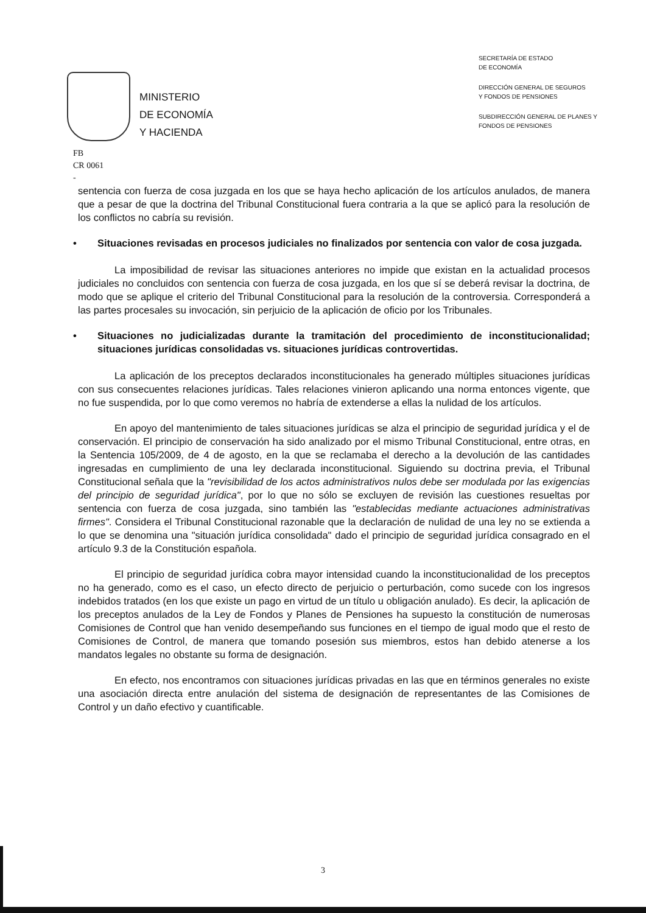MINISTERIO
DE ECONOMÍA
Y HACIENDA
SECRETARÍA DE ESTADO
DE ECONOMÍA
DIRECCIÓN GENERAL DE SEGUROS
Y FONDOS DE PENSIONES
SUBDIRECCIÓN GENERAL DE PLANES Y
FONDOS DE PENSIONES
FB
CR 0061
-
sentencia con fuerza de cosa juzgada en los que se haya hecho aplicación de los artículos anulados, de manera que a pesar de que la doctrina del Tribunal Constitucional fuera contraria a la que se aplicó para la resolución de los conflictos no cabría su revisión.
• Situaciones revisadas en procesos judiciales no finalizados por sentencia con valor de cosa juzgada.
La imposibilidad de revisar las situaciones anteriores no impide que existan en la actualidad procesos judiciales no concluidos con sentencia con fuerza de cosa juzgada, en los que sí se deberá revisar la doctrina, de modo que se aplique el criterio del Tribunal Constitucional para la resolución de la controversia. Corresponderá a las partes procesales su invocación, sin perjuicio de la aplicación de oficio por los Tribunales.
• Situaciones no judicializadas durante la tramitación del procedimiento de inconstitucionalidad; situaciones jurídicas consolidadas vs. situaciones jurídicas controvertidas.
La aplicación de los preceptos declarados inconstitucionales ha generado múltiples situaciones jurídicas con sus consecuentes relaciones jurídicas. Tales relaciones vinieron aplicando una norma entonces vigente, que no fue suspendida, por lo que como veremos no habría de extenderse a ellas la nulidad de los artículos.
En apoyo del mantenimiento de tales situaciones jurídicas se alza el principio de seguridad jurídica y el de conservación. El principio de conservación ha sido analizado por el mismo Tribunal Constitucional, entre otras, en la Sentencia 105/2009, de 4 de agosto, en la que se reclamaba el derecho a la devolución de las cantidades ingresadas en cumplimiento de una ley declarada inconstitucional. Siguiendo su doctrina previa, el Tribunal Constitucional señala que la "revisibilidad de los actos administrativos nulos debe ser modulada por las exigencias del principio de seguridad jurídica", por lo que no sólo se excluyen de revisión las cuestiones resueltas por sentencia con fuerza de cosa juzgada, sino también las "establecidas mediante actuaciones administrativas firmes". Considera el Tribunal Constitucional razonable que la declaración de nulidad de una ley no se extienda a lo que se denomina una "situación jurídica consolidada" dado el principio de seguridad jurídica consagrado en el artículo 9.3 de la Constitución española.
El principio de seguridad jurídica cobra mayor intensidad cuando la inconstitucionalidad de los preceptos no ha generado, como es el caso, un efecto directo de perjuicio o perturbación, como sucede con los ingresos indebidos tratados (en los que existe un pago en virtud de un título u obligación anulado). Es decir, la aplicación de los preceptos anulados de la Ley de Fondos y Planes de Pensiones ha supuesto la constitución de numerosas Comisiones de Control que han venido desempeñando sus funciones en el tiempo de igual modo que el resto de Comisiones de Control, de manera que tomando posesión sus miembros, estos han debido atenerse a los mandatos legales no obstante su forma de designación.
En efecto, nos encontramos con situaciones jurídicas privadas en las que en términos generales no existe una asociación directa entre anulación del sistema de designación de representantes de las Comisiones de Control y un daño efectivo y cuantificable.
3